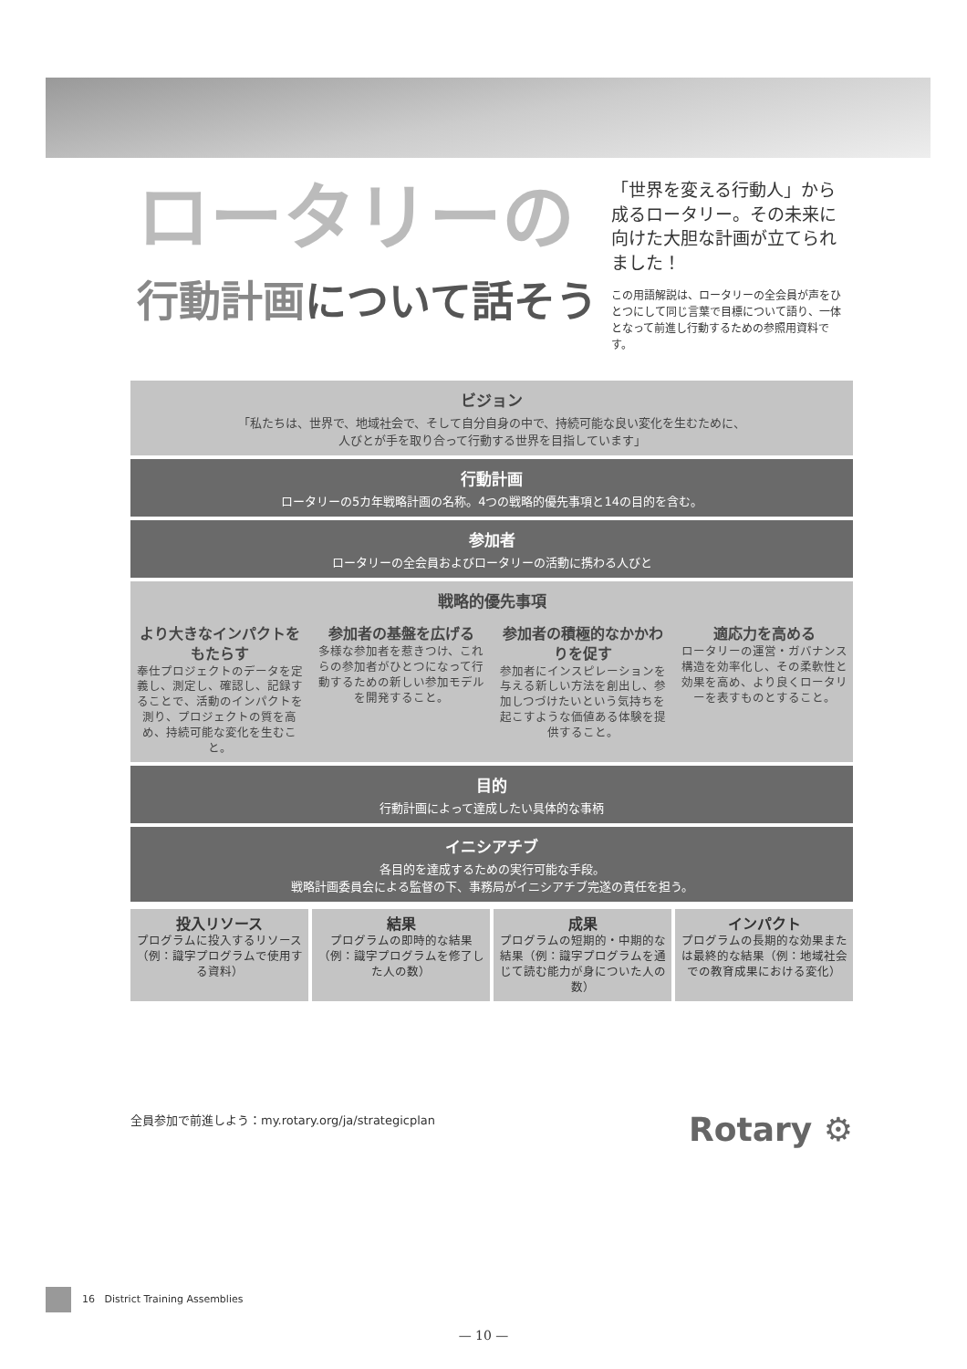ロータリーの
行動計画について話そう
「世界を変える行動人」から成るロータリー。その未来に向けた大胆な計画が立てられました！
この用語解説は、ロータリーの全会員が声をひとつにして同じ言葉で目標について語り、一体となって前進し行動するための参照用資料です。
ビジョン
「私たちは、世界で、地域社会で、そして自分自身の中で、持続可能な良い変化を生むために、
人びとが手を取り合って行動する世界を目指しています」
行動計画
ロータリーの5カ年戦略計画の名称。4つの戦略的優先事項と14の目的を含む。
参加者
ロータリーの全会員およびロータリーの活動に携わる人びと
戦略的優先事項
より大きなインパクトをもたらす
奉仕プロジェクトのデータを定義し、測定し、確認し、記録することで、活動のインパクトを測り、プロジェクトの質を高め、持続可能な変化を生むこと。
参加者の基盤を広げる
多様な参加者を惹きつけ、これらの参加者がひとつになって行動するための新しい参加モデルを開発すること。
参加者の積極的なかかわりを促す
参加者にインスピレーションを与える新しい方法を創出し、参加しつづけたいという気持ちを起こすような価値ある体験を提供すること。
適応力を高める
ロータリーの運営・ガバナンス構造を効率化し、その柔軟性と効果を高め、より良くロータリーを表すものとすること。
目的
行動計画によって達成したい具体的な事柄
イニシアチブ
各目的を達成するための実行可能な手段。
戦略計画委員会による監督の下、事務局がイニシアチブ完遂の責任を担う。
投入リソース
プログラムに投入するリソース（例：識字プログラムで使用する資料）
結果
プログラムの即時的な結果（例：識字プログラムを修了した人の数）
成果
プログラムの短期的・中期的な結果（例：識字プログラムを通じて読む能力が身についた人の数）
インパクト
プログラムの長期的な効果または最終的な結果（例：地域社会での教育成果における変化）
全員参加で前進しよう：my.rotary.org/ja/strategicplan Rotary ⚙
16 District Training Assemblies
— 10 —